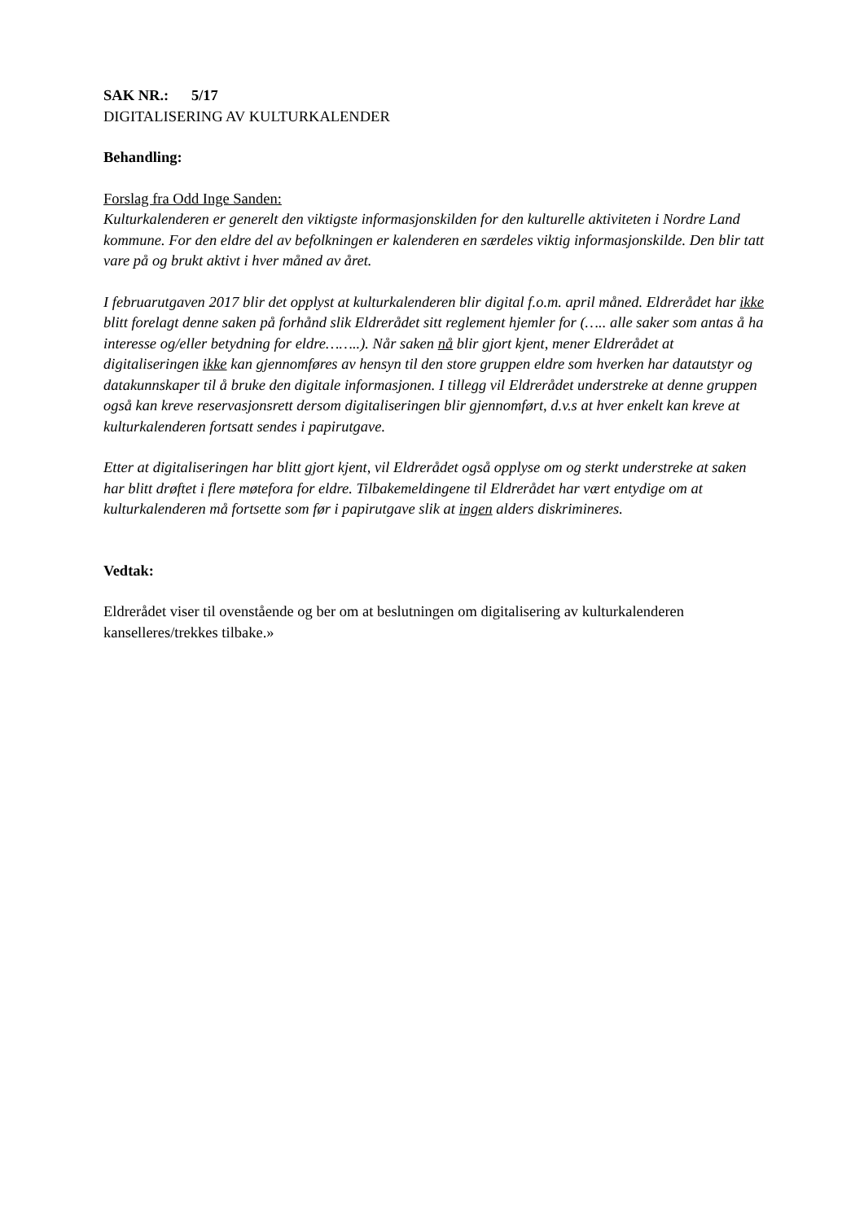SAK NR.: 5/17
DIGITALISERING AV KULTURKALENDER
Behandling:
Forslag fra Odd Inge Sanden:
Kulturkalenderen er generelt den viktigste informasjonskilden for den kulturelle aktiviteten i Nordre Land kommune. For den eldre del av befolkningen er kalenderen en særdeles viktig informasjonskilde. Den blir tatt vare på og brukt aktivt i hver måned av året.
I februarutgaven 2017 blir det opplyst at kulturkalenderen blir digital f.o.m. april måned. Eldrerådet har ikke blitt forelagt denne saken på forhånd slik Eldrerådet sitt reglement hjemler for (….. alle saker som antas å ha interesse og/eller betydning for eldre……..). Når saken nå blir gjort kjent, mener Eldrerådet at digitaliseringen ikke kan gjennomføres av hensyn til den store gruppen eldre som hverken har datautstyr og datakunnskaper til å bruke den digitale informasjonen. I tillegg vil Eldrerådet understreke at denne gruppen også kan kreve reservasjonsrett dersom digitaliseringen blir gjennomført, d.v.s at hver enkelt kan kreve at kulturkalenderen fortsatt sendes i papirutgave.
Etter at digitaliseringen har blitt gjort kjent, vil Eldrerådet også opplyse om og sterkt understreke at saken har blitt drøftet i flere møtefora for eldre. Tilbakemeldingene til Eldrerådet har vært entydige om at kulturkalenderen må fortsette som før i papirutgave slik at ingen alders diskrimineres.
Vedtak:
Eldrerådet viser til ovenstående og ber om at beslutningen om digitalisering av kulturkalenderen kanselleres/trekkes tilbake.»